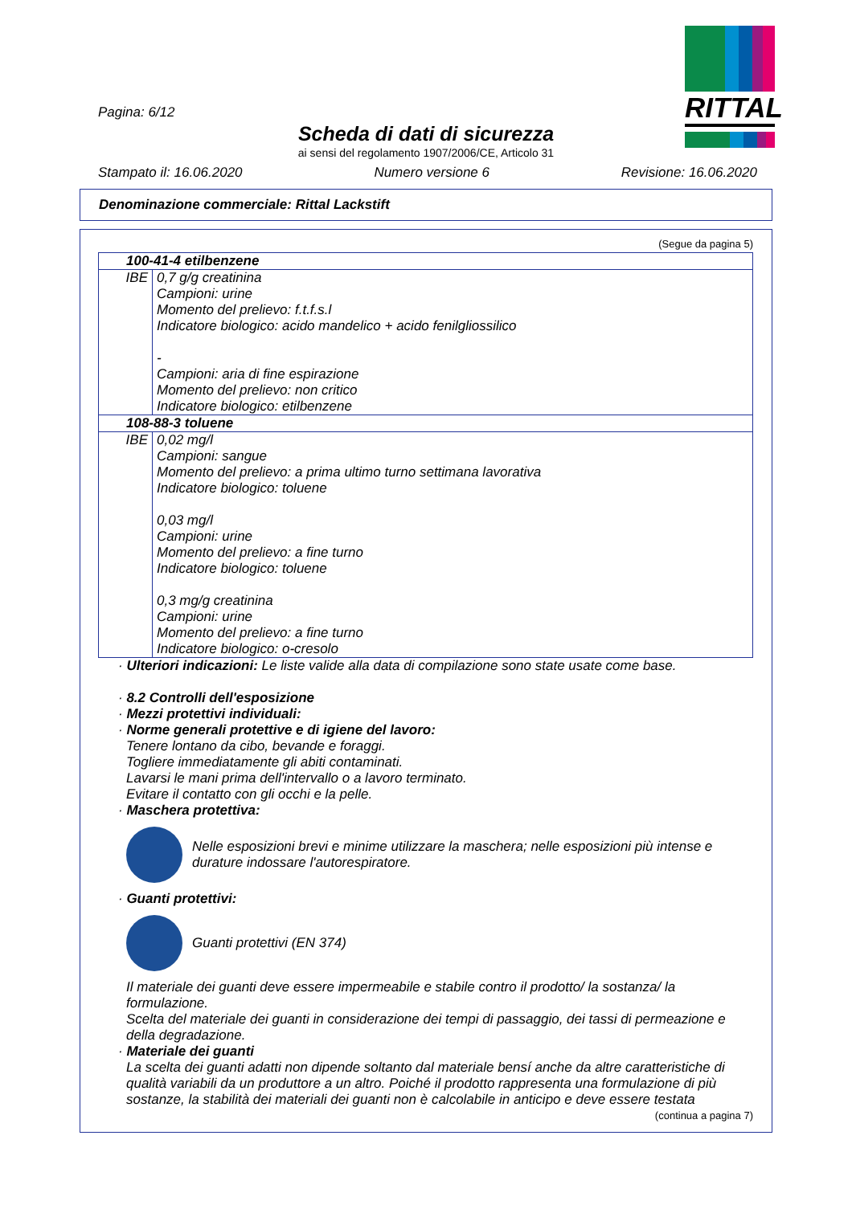Pagina: 6/12
Scheda di dati di sicurezza
ai sensi del regolamento 1907/2006/CE, Articolo 31
RITTAL
Stampato il: 16.06.2020 Numero versione 6 Revisione: 16.06.2020
Denominazione commerciale: Rittal Lackstift
(Segue da pagina 5)
| 100-41-4 etilbenzene | |
| IBE | 0,7 g/g creatinina Campioni: urine Momento del prelievo: f.t.f.s.l Indicatore biologico: acido mandelico + acido fenilgliossilico - Campioni: aria di fine espirazione Momento del prelievo: non critico Indicatore biologico: etilbenzene |
| 108-88-3 toluene | |
| IBE | 0,02 mg/l Campioni: sangue Momento del prelievo: a prima ultimo turno settimana lavorativa Indicatore biologico: toluene 0,03 mg/l Campioni: urine Momento del prelievo: a fine turno Indicatore biologico: toluene 0,3 mg/g creatinina Campioni: urine Momento del prelievo: a fine turno Indicatore biologico: o-cresolo |
· Ulteriori indicazioni: Le liste valide alla data di compilazione sono state usate come base.
· 8.2 Controlli dell'esposizione
· Mezzi protettivi individuali:
· Norme generali protettive e di igiene del lavoro:
Tenere lontano da cibo, bevande e foraggi.
Togliere immediatamente gli abiti contaminati.
Lavarsi le mani prima dell'intervallo o a lavoro terminato.
Evitare il contatto con gli occhi e la pelle.
· Maschera protettiva:
Nelle esposizioni brevi e minime utilizzare la maschera; nelle esposizioni più intense e durature indossare l'autorespiratore.
· Guanti protettivi:
Guanti protettivi (EN 374)
Il materiale dei guanti deve essere impermeabile e stabile contro il prodotto/ la sostanza/ la formulazione.
Scelta del materiale dei guanti in considerazione dei tempi di passaggio, dei tassi di permeazione e della degradazione.
· Materiale dei guanti
La scelta dei guanti adatti non dipende soltanto dal materiale bensí anche da altre caratteristiche di qualità variabili da un produttore a un altro. Poiché il prodotto rappresenta una formulazione di più sostanze, la stabilità dei materiali dei guanti non è calcolabile in anticipo e deve essere testata
(continua a pagina 7)